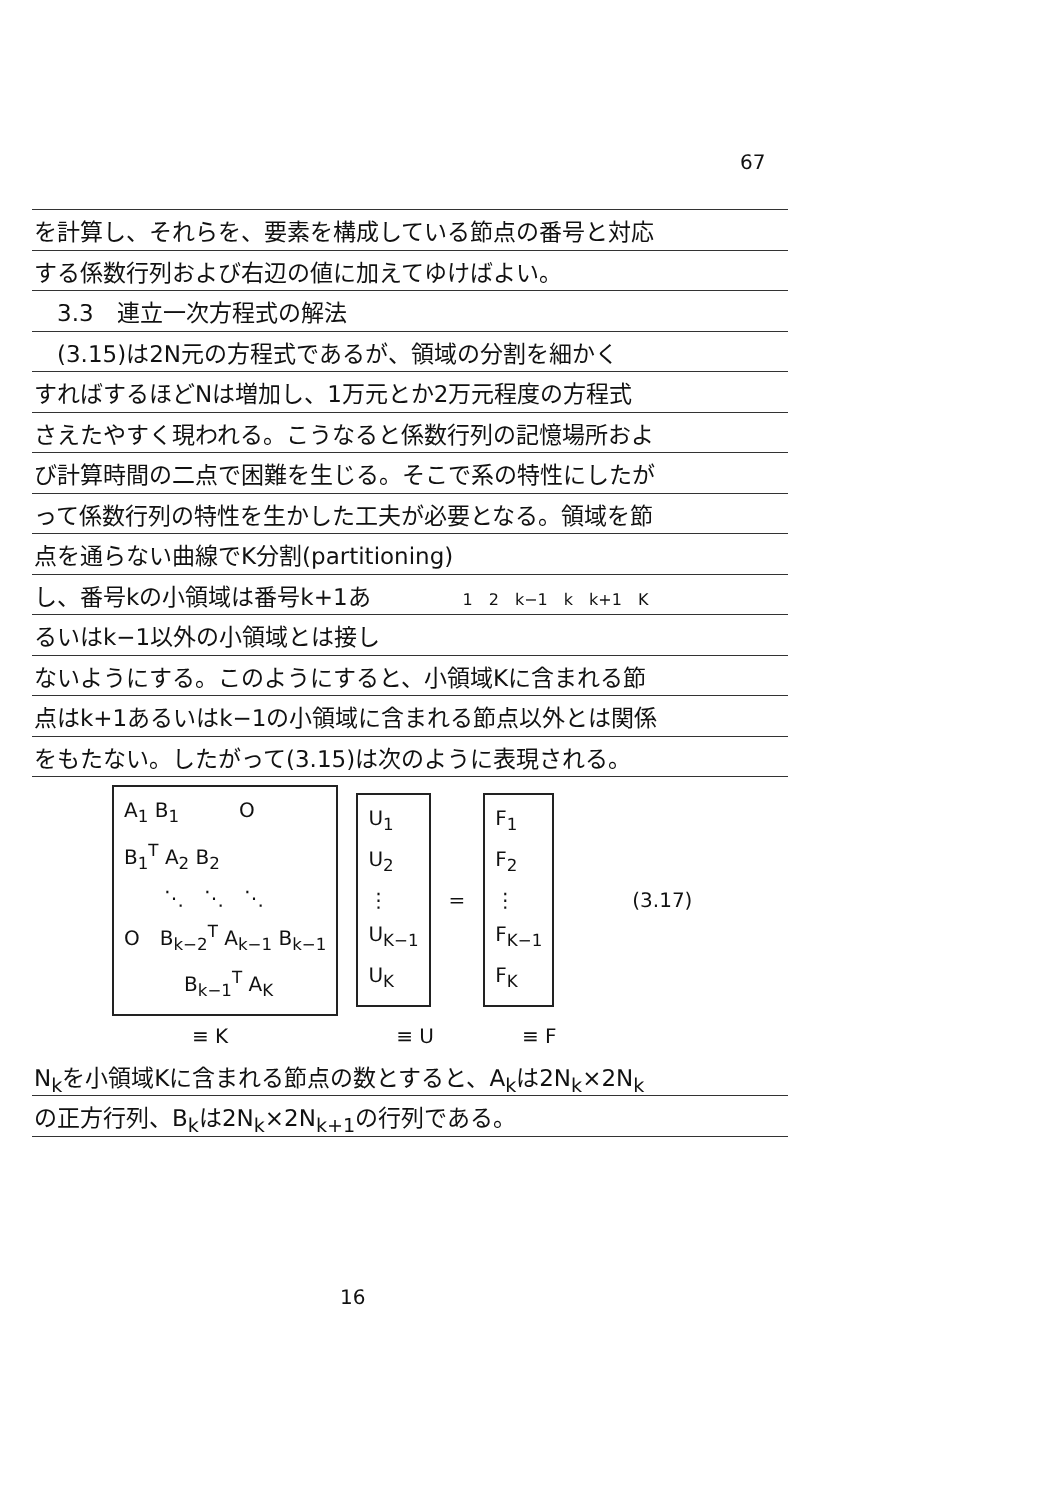67
を計算し、それらを、要素を構成している節点の番号と対応
する係数行列および右辺の値に加えてゆけばよい。
　3.3　連立一次方程式の解法
　(3.15)は2N元の方程式であるが、領域の分割を細かく
すればするほどNは増加し、1万元とか2万元程度の方程式
さえたやすく現われる。こうなると係数行列の記憶場所およ
び計算時間の二点で困難を生じる。そこで系の特性にしたが
って係数行列の特性を生かした工夫が必要となる。領域を節
点を通らない曲線でK分割(partitioning)
し、番号kの小領域は番号k+1あ　　　　1　2　k−1　k　k+1　K
るいはk−1以外の小領域とは接し
ないようにする。このようにすると、小領域Kに含まれる節
点はk+1あるいはk−1の小領域に含まれる節点以外とは関係
をもたない。したがって(3.15)は次のように表現される。
A<sub>1</sub> B<sub>1</sub>　　　O
B<sub>1</sub><sup>T</sup> A<sub>2</sub> B<sub>2</sub>
　　⋱　⋱　⋱
O　B<sub>k−2</sub><sup>T</sup> A<sub>k−1</sub> B<sub>k−1</sub>
　　　B<sub>k−1</sub><sup>T</sup> A<sub>K</sub>
U<sub>1</sub>
U<sub>2</sub>
⋮
U<sub>K−1</sub>
U<sub>K</sub>
=
F<sub>1</sub>
F<sub>2</sub>
⋮
F<sub>K−1</sub>
F<sub>K</sub>
(3.17)
≡ K ≡ U ≡ F
N<sub>k</sub>を小領域Kに含まれる節点の数とすると、A<sub>k</sub>は2N<sub>k</sub>×2N<sub>k</sub>
の正方行列、B<sub>k</sub>は2N<sub>k</sub>×2N<sub>k+1</sub>の行列である。
16